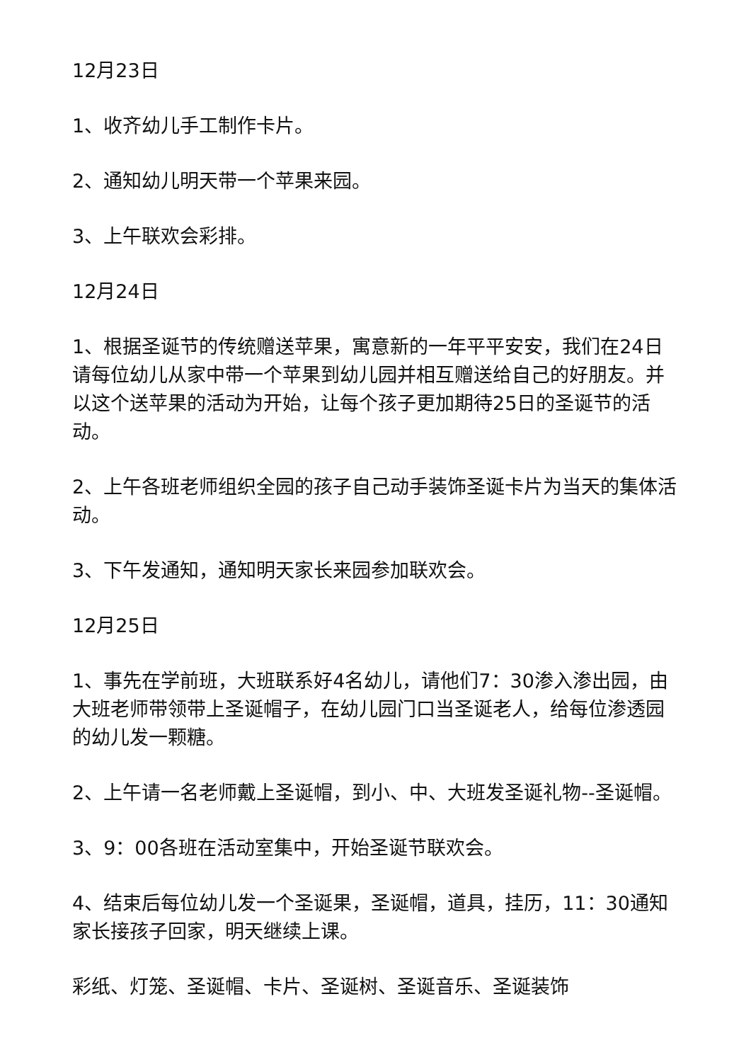12月23日
1、收齐幼儿手工制作卡片。
2、通知幼儿明天带一个苹果来园。
3、上午联欢会彩排。
12月24日
1、根据圣诞节的传统赠送苹果，寓意新的一年平平安安，我们在24日请每位幼儿从家中带一个苹果到幼儿园并相互赠送给自己的好朋友。并以这个送苹果的活动为开始，让每个孩子更加期待25日的圣诞节的活动。
2、上午各班老师组织全园的孩子自己动手装饰圣诞卡片为当天的集体活动。
3、下午发通知，通知明天家长来园参加联欢会。
12月25日
1、事先在学前班，大班联系好4名幼儿，请他们7：30渗入渗出园，由大班老师带领带上圣诞帽子，在幼儿园门口当圣诞老人，给每位渗透园的幼儿发一颗糖。
2、上午请一名老师戴上圣诞帽，到小、中、大班发圣诞礼物--圣诞帽。
3、9：00各班在活动室集中，开始圣诞节联欢会。
4、结束后每位幼儿发一个圣诞果，圣诞帽，道具，挂历，11：30通知家长接孩子回家，明天继续上课。
彩纸、灯笼、圣诞帽、卡片、圣诞树、圣诞音乐、圣诞装饰